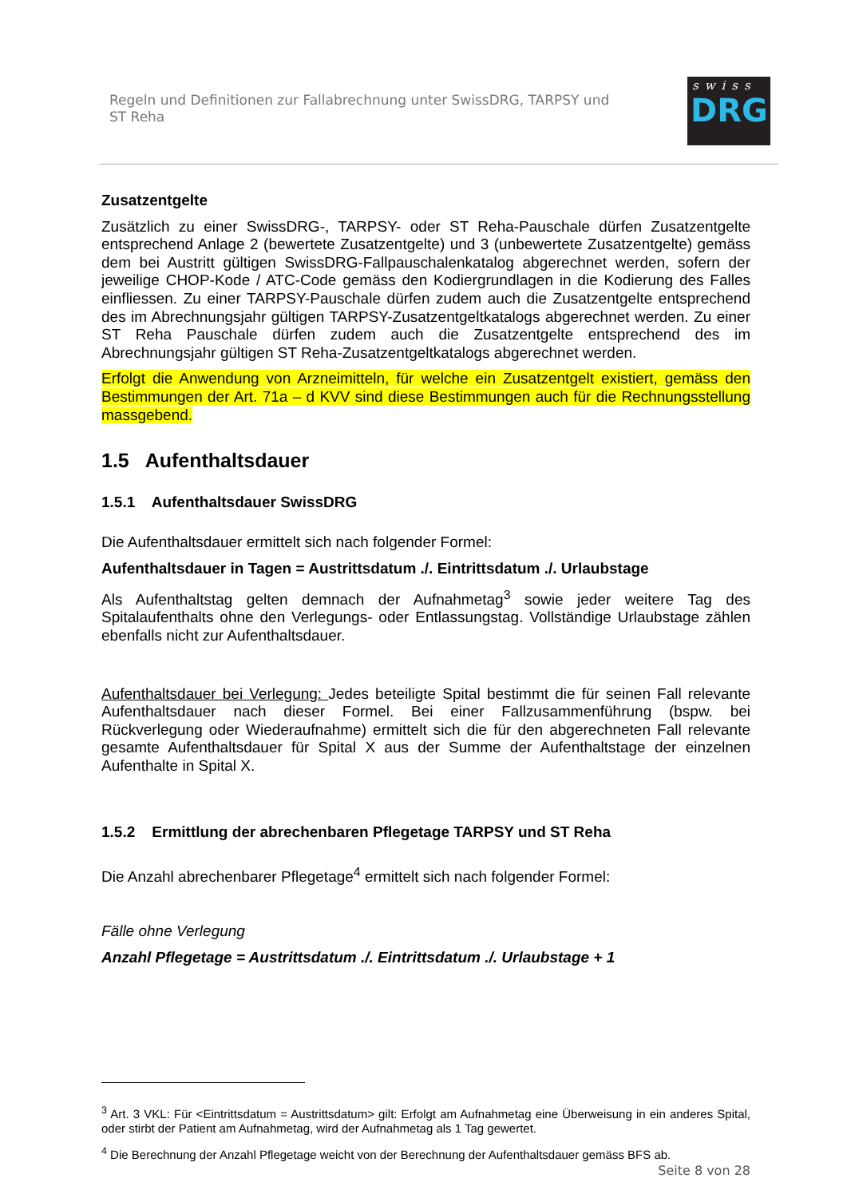Regeln und Definitionen zur Fallabrechnung unter SwissDRG, TARPSY und
ST Reha
swiss
DRG
Zusatzentgelte
Zusätzlich zu einer SwissDRG-, TARPSY- oder ST Reha-Pauschale dürfen Zusatzentgelte entsprechend Anlage 2 (bewertete Zusatzentgelte) und 3 (unbewertete Zusatzentgelte) gemäss dem bei Austritt gültigen SwissDRG-Fallpauschalenkatalog abgerechnet werden, sofern der jeweilige CHOP-Kode / ATC-Code gemäss den Kodiergrundlagen in die Kodierung des Falles einfliessen. Zu einer TARPSY-Pauschale dürfen zudem auch die Zusatzentgelte entsprechend des im Abrechnungsjahr gültigen TARPSY-Zusatzentgeltkatalogs abgerechnet werden. Zu einer ST Reha Pauschale dürfen zudem auch die Zusatzentgelte entsprechend des im Abrechnungsjahr gültigen ST Reha-Zusatzentgeltkatalogs abgerechnet werden.
Erfolgt die Anwendung von Arzneimitteln, für welche ein Zusatzentgelt existiert, gemäss den Bestimmungen der Art. 71a – d KVV sind diese Bestimmungen auch für die Rechnungsstellung massgebend.
1.5 Aufenthaltsdauer
1.5.1 Aufenthaltsdauer SwissDRG
Die Aufenthaltsdauer ermittelt sich nach folgender Formel:
Aufenthaltsdauer in Tagen = Austrittsdatum ./. Eintrittsdatum ./. Urlaubstage
Als Aufenthaltstag gelten demnach der Aufnahmetag<sup>3</sup> sowie jeder weitere Tag des Spitalaufenthalts ohne den Verlegungs- oder Entlassungstag. Vollständige Urlaubstage zählen ebenfalls nicht zur Aufenthaltsdauer.
Aufenthaltsdauer bei Verlegung: Jedes beteiligte Spital bestimmt die für seinen Fall relevante Aufenthaltsdauer nach dieser Formel. Bei einer Fallzusammenführung (bspw. bei Rückverlegung oder Wiederaufnahme) ermittelt sich die für den abgerechneten Fall relevante gesamte Aufenthaltsdauer für Spital X aus der Summe der Aufenthaltstage der einzelnen Aufenthalte in Spital X.
1.5.2 Ermittlung der abrechenbaren Pflegetage TARPSY und ST Reha
Die Anzahl abrechenbarer Pflegetage<sup>4</sup> ermittelt sich nach folgender Formel:
Fälle ohne Verlegung
Anzahl Pflegetage = Austrittsdatum ./. Eintrittsdatum ./. Urlaubstage + 1
<sup>3</sup> Art. 3 VKL: Für <Eintrittsdatum = Austrittsdatum> gilt: Erfolgt am Aufnahmetag eine Überweisung in ein anderes Spital, oder stirbt der Patient am Aufnahmetag, wird der Aufnahmetag als 1 Tag gewertet.
<sup>4</sup> Die Berechnung der Anzahl Pflegetage weicht von der Berechnung der Aufenthaltsdauer gemäss BFS ab.
Seite 8 von 28